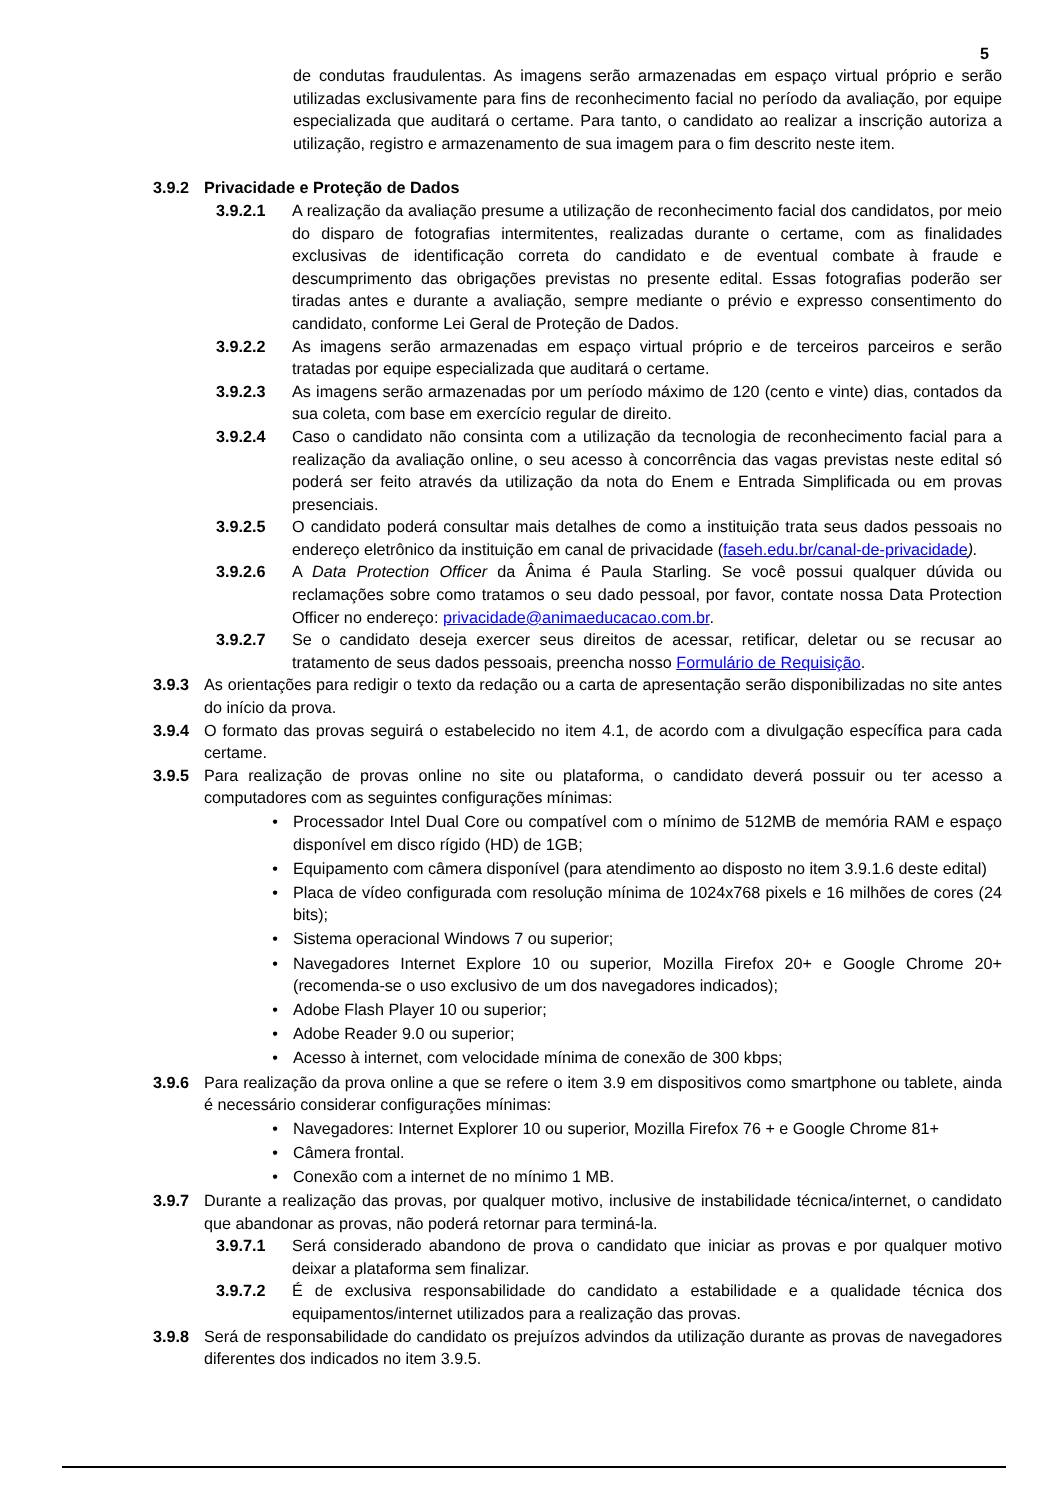5
de condutas fraudulentas. As imagens serão armazenadas em espaço virtual próprio e serão utilizadas exclusivamente para fins de reconhecimento facial no período da avaliação, por equipe especializada que auditará o certame. Para tanto, o candidato ao realizar a inscrição autoriza a utilização, registro e armazenamento de sua imagem para o fim descrito neste item.
3.9.2 Privacidade e Proteção de Dados
3.9.2.1 A realização da avaliação presume a utilização de reconhecimento facial dos candidatos, por meio do disparo de fotografias intermitentes, realizadas durante o certame, com as finalidades exclusivas de identificação correta do candidato e de eventual combate à fraude e descumprimento das obrigações previstas no presente edital. Essas fotografias poderão ser tiradas antes e durante a avaliação, sempre mediante o prévio e expresso consentimento do candidato, conforme Lei Geral de Proteção de Dados.
3.9.2.2 As imagens serão armazenadas em espaço virtual próprio e de terceiros parceiros e serão tratadas por equipe especializada que auditará o certame.
3.9.2.3 As imagens serão armazenadas por um período máximo de 120 (cento e vinte) dias, contados da sua coleta, com base em exercício regular de direito.
3.9.2.4 Caso o candidato não consinta com a utilização da tecnologia de reconhecimento facial para a realização da avaliação online, o seu acesso à concorrência das vagas previstas neste edital só poderá ser feito através da utilização da nota do Enem e Entrada Simplificada ou em provas presenciais.
3.9.2.5 O candidato poderá consultar mais detalhes de como a instituição trata seus dados pessoais no endereço eletrônico da instituição em canal de privacidade (faseh.edu.br/canal-de-privacidade).
3.9.2.6 A Data Protection Officer da Ânima é Paula Starling. Se você possui qualquer dúvida ou reclamações sobre como tratamos o seu dado pessoal, por favor, contate nossa Data Protection Officer no endereço: privacidade@animaeducacao.com.br.
3.9.2.7 Se o candidato deseja exercer seus direitos de acessar, retificar, deletar ou se recusar ao tratamento de seus dados pessoais, preencha nosso Formulário de Requisição.
3.9.3 As orientações para redigir o texto da redação ou a carta de apresentação serão disponibilizadas no site antes do início da prova.
3.9.4 O formato das provas seguirá o estabelecido no item 4.1, de acordo com a divulgação específica para cada certame.
3.9.5 Para realização de provas online no site ou plataforma, o candidato deverá possuir ou ter acesso a computadores com as seguintes configurações mínimas:
• Processador Intel Dual Core ou compatível com o mínimo de 512MB de memória RAM e espaço disponível em disco rígido (HD) de 1GB;
• Equipamento com câmera disponível (para atendimento ao disposto no item 3.9.1.6 deste edital)
• Placa de vídeo configurada com resolução mínima de 1024x768 pixels e 16 milhões de cores (24 bits);
• Sistema operacional Windows 7 ou superior;
• Navegadores Internet Explore 10 ou superior, Mozilla Firefox 20+ e Google Chrome 20+ (recomenda-se o uso exclusivo de um dos navegadores indicados);
• Adobe Flash Player 10 ou superior;
• Adobe Reader 9.0 ou superior;
• Acesso à internet, com velocidade mínima de conexão de 300 kbps;
3.9.6 Para realização da prova online a que se refere o item 3.9 em dispositivos como smartphone ou tablete, ainda é necessário considerar configurações mínimas:
• Navegadores: Internet Explorer 10 ou superior, Mozilla Firefox 76 + e Google Chrome 81+
• Câmera frontal.
• Conexão com a internet de no mínimo 1 MB.
3.9.7 Durante a realização das provas, por qualquer motivo, inclusive de instabilidade técnica/internet, o candidato que abandonar as provas, não poderá retornar para terminá-la.
3.9.7.1 Será considerado abandono de prova o candidato que iniciar as provas e por qualquer motivo deixar a plataforma sem finalizar.
3.9.7.2 É de exclusiva responsabilidade do candidato a estabilidade e a qualidade técnica dos equipamentos/internet utilizados para a realização das provas.
3.9.8 Será de responsabilidade do candidato os prejuízos advindos da utilização durante as provas de navegadores diferentes dos indicados no item 3.9.5.